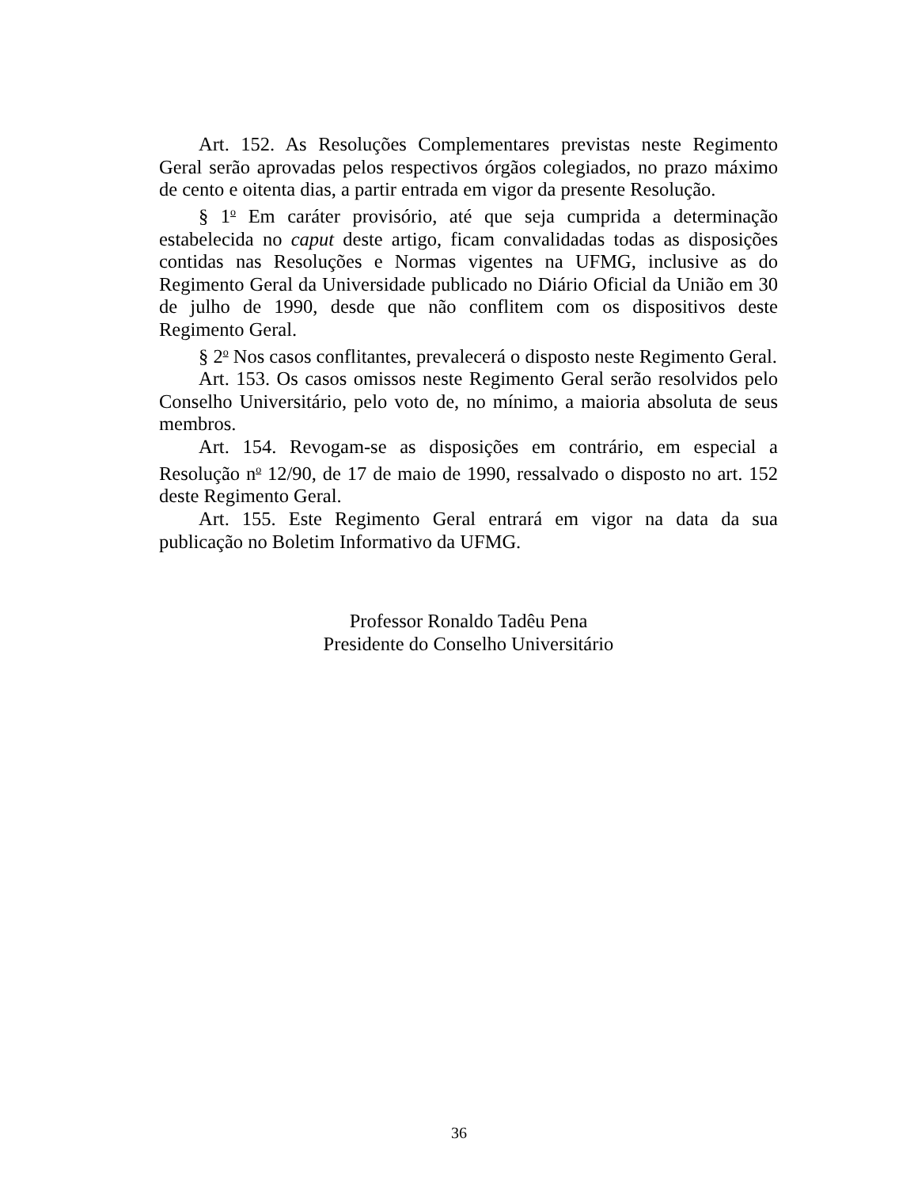Art. 152. As Resoluções Complementares previstas neste Regimento Geral serão aprovadas pelos respectivos órgãos colegiados, no prazo máximo de cento e oitenta dias, a partir entrada em vigor da presente Resolução.
§ 1<sup>o</sup> Em caráter provisório, até que seja cumprida a determinação estabelecida no caput deste artigo, ficam convalidadas todas as disposições contidas nas Resoluções e Normas vigentes na UFMG, inclusive as do Regimento Geral da Universidade publicado no Diário Oficial da União em 30 de julho de 1990, desde que não conflitem com os dispositivos deste Regimento Geral.
§ 2<sup>o</sup> Nos casos conflitantes, prevalecerá o disposto neste Regimento Geral.
Art. 153. Os casos omissos neste Regimento Geral serão resolvidos pelo Conselho Universitário, pelo voto de, no mínimo, a maioria absoluta de seus membros.
Art. 154. Revogam-se as disposições em contrário, em especial a Resolução n<sup>o</sup> 12/90, de 17 de maio de 1990, ressalvado o disposto no art. 152 deste Regimento Geral.
Art. 155. Este Regimento Geral entrará em vigor na data da sua publicação no Boletim Informativo da UFMG.
Professor Ronaldo Tadêu Pena
Presidente do Conselho Universitário
36